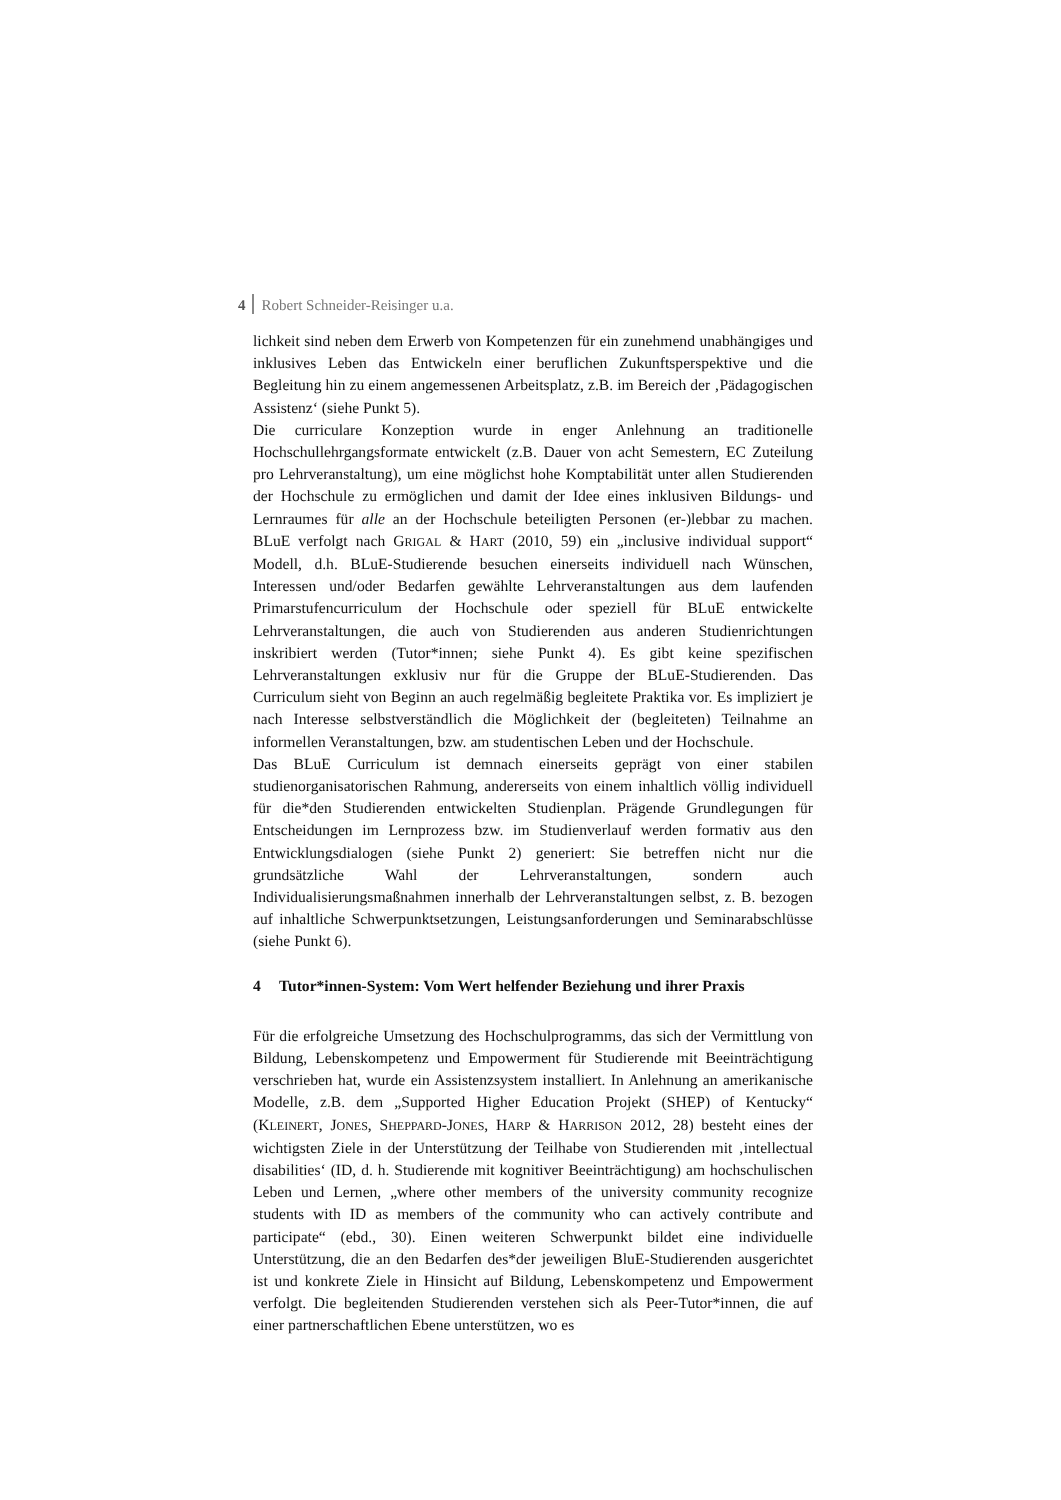4 Robert Schneider-Reisinger u.a.
lichkeit sind neben dem Erwerb von Kompetenzen für ein zunehmend unabhängiges und inklusives Leben das Entwickeln einer beruflichen Zukunftsperspektive und die Begleitung hin zu einem angemessenen Arbeitsplatz, z.B. im Bereich der ‚Pädagogischen Assistenz‘ (siehe Punkt 5).
Die curriculare Konzeption wurde in enger Anlehnung an traditionelle Hochschullehrgangsformate entwickelt (z.B. Dauer von acht Semestern, EC Zuteilung pro Lehrveranstaltung), um eine möglichst hohe Komptabilität unter allen Studierenden der Hochschule zu ermöglichen und damit der Idee eines inklusiven Bildungs- und Lernraumes für alle an der Hochschule beteiligten Personen (er-)lebbar zu machen. BLuE verfolgt nach GRIGAL & HART (2010, 59) ein „inclusive individual support“ Modell, d.h. BLuE-Studierende besuchen einerseits individuell nach Wünschen, Interessen und/oder Bedarfen gewählte Lehrveranstaltungen aus dem laufenden Primarstufencurriculum der Hochschule oder speziell für BLuE entwickelte Lehrveranstaltungen, die auch von Studierenden aus anderen Studienrichtungen inskribiert werden (Tutor*innen; siehe Punkt 4). Es gibt keine spezifischen Lehrveranstaltungen exklusiv nur für die Gruppe der BLuE-Studierenden. Das Curriculum sieht von Beginn an auch regelmäßig begleitete Praktika vor. Es impliziert je nach Interesse selbstverständlich die Möglichkeit der (begleiteten) Teilnahme an informellen Veranstaltungen, bzw. am studentischen Leben und der Hochschule.
Das BLuE Curriculum ist demnach einerseits geprägt von einer stabilen studienorganisatorischen Rahmung, andererseits von einem inhaltlich völlig individuell für die*den Studierenden entwickelten Studienplan. Prägende Grundlegungen für Entscheidungen im Lernprozess bzw. im Studienverlauf werden formativ aus den Entwicklungsdialogen (siehe Punkt 2) generiert: Sie betreffen nicht nur die grundsätzliche Wahl der Lehrveranstaltungen, sondern auch Individualisierungsmaßnahmen innerhalb der Lehrveranstaltungen selbst, z. B. bezogen auf inhaltliche Schwerpunktsetzungen, Leistungsanforderungen und Seminarabschlüsse (siehe Punkt 6).
4 Tutor*innen-System: Vom Wert helfender Beziehung und ihrer Praxis
Für die erfolgreiche Umsetzung des Hochschulprogramms, das sich der Vermittlung von Bildung, Lebenskompetenz und Empowerment für Studierende mit Beeinträchtigung verschrieben hat, wurde ein Assistenzsystem installiert. In Anlehnung an amerikanische Modelle, z.B. dem „Supported Higher Education Projekt (SHEP) of Kentucky“ (KLEINERT, JONES, SHEPPARD-JONES, HARP & HARRISON 2012, 28) besteht eines der wichtigsten Ziele in der Unterstützung der Teilhabe von Studierenden mit ‚intellectual disabilities‘ (ID, d. h. Studierende mit kognitiver Beeinträchtigung) am hochschulischen Leben und Lernen, „where other members of the university community recognize students with ID as members of the community who can actively contribute and participate“ (ebd., 30). Einen weiteren Schwerpunkt bildet eine individuelle Unterstützung, die an den Bedarfen des*der jeweiligen BluE-Studierenden ausgerichtet ist und konkrete Ziele in Hinsicht auf Bildung, Lebenskompetenz und Empowerment verfolgt. Die begleitenden Studierenden verstehen sich als Peer-Tutor*innen, die auf einer partnerschaftlichen Ebene unterstützen, wo es